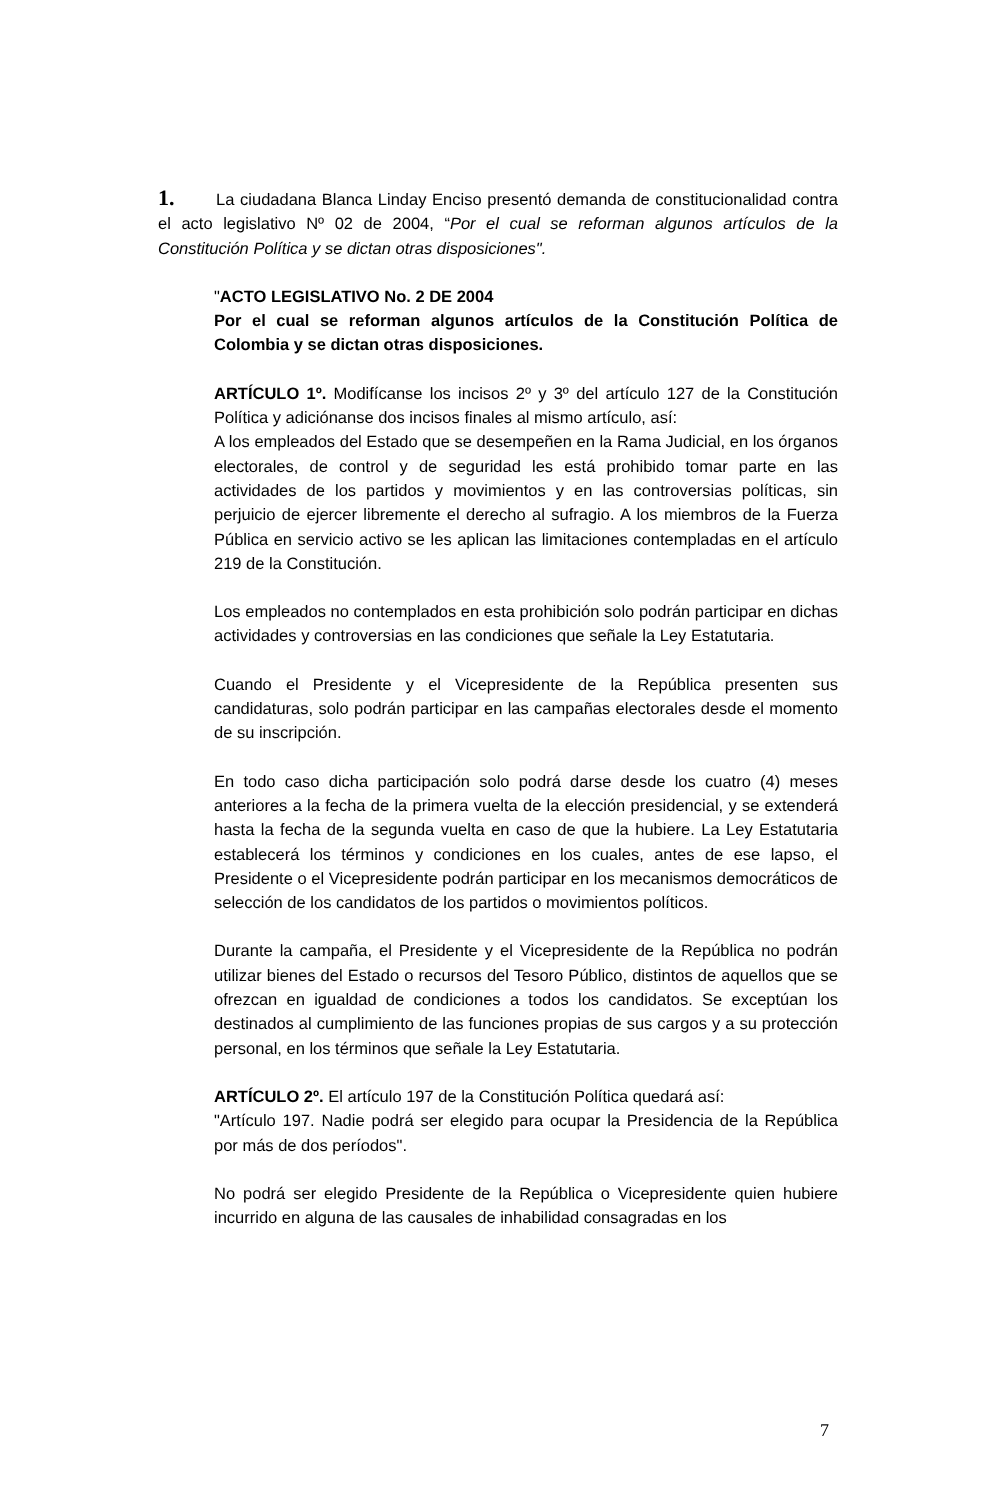1. La ciudadana Blanca Linday Enciso presentó demanda de constitucionalidad contra el acto legislativo Nº 02 de 2004, “Por el cual se reforman algunos artículos de la Constitución Política y se dictan otras disposiciones".
"ACTO LEGISLATIVO No. 2 DE 2004
Por el cual se reforman algunos artículos de la Constitución Política de Colombia y se dictan otras disposiciones.
ARTÍCULO 1º. Modifícanse los incisos 2º y 3º del artículo 127 de la Constitución Política y adiciónanse dos incisos finales al mismo artículo, así:
A los empleados del Estado que se desempeñen en la Rama Judicial, en los órganos electorales, de control y de seguridad les está prohibido tomar parte en las actividades de los partidos y movimientos y en las controversias políticas, sin perjuicio de ejercer libremente el derecho al sufragio. A los miembros de la Fuerza Pública en servicio activo se les aplican las limitaciones contempladas en el artículo 219 de la Constitución.
Los empleados no contemplados en esta prohibición solo podrán participar en dichas actividades y controversias en las condiciones que señale la Ley Estatutaria.
Cuando el Presidente y el Vicepresidente de la República presenten sus candidaturas, solo podrán participar en las campañas electorales desde el momento de su inscripción.
En todo caso dicha participación solo podrá darse desde los cuatro (4) meses anteriores a la fecha de la primera vuelta de la elección presidencial, y se extenderá hasta la fecha de la segunda vuelta en caso de que la hubiere. La Ley Estatutaria establecerá los términos y condiciones en los cuales, antes de ese lapso, el Presidente o el Vicepresidente podrán participar en los mecanismos democráticos de selección de los candidatos de los partidos o movimientos políticos.
Durante la campaña, el Presidente y el Vicepresidente de la República no podrán utilizar bienes del Estado o recursos del Tesoro Público, distintos de aquellos que se ofrezcan en igualdad de condiciones a todos los candidatos. Se exceptúan los destinados al cumplimiento de las funciones propias de sus cargos y a su protección personal, en los términos que señale la Ley Estatutaria.
ARTÍCULO 2º. El artículo 197 de la Constitución Política quedará así:
"Artículo 197. Nadie podrá ser elegido para ocupar la Presidencia de la República por más de dos períodos".
No podrá ser elegido Presidente de la República o Vicepresidente quien hubiere incurrido en alguna de las causales de inhabilidad consagradas en los
7